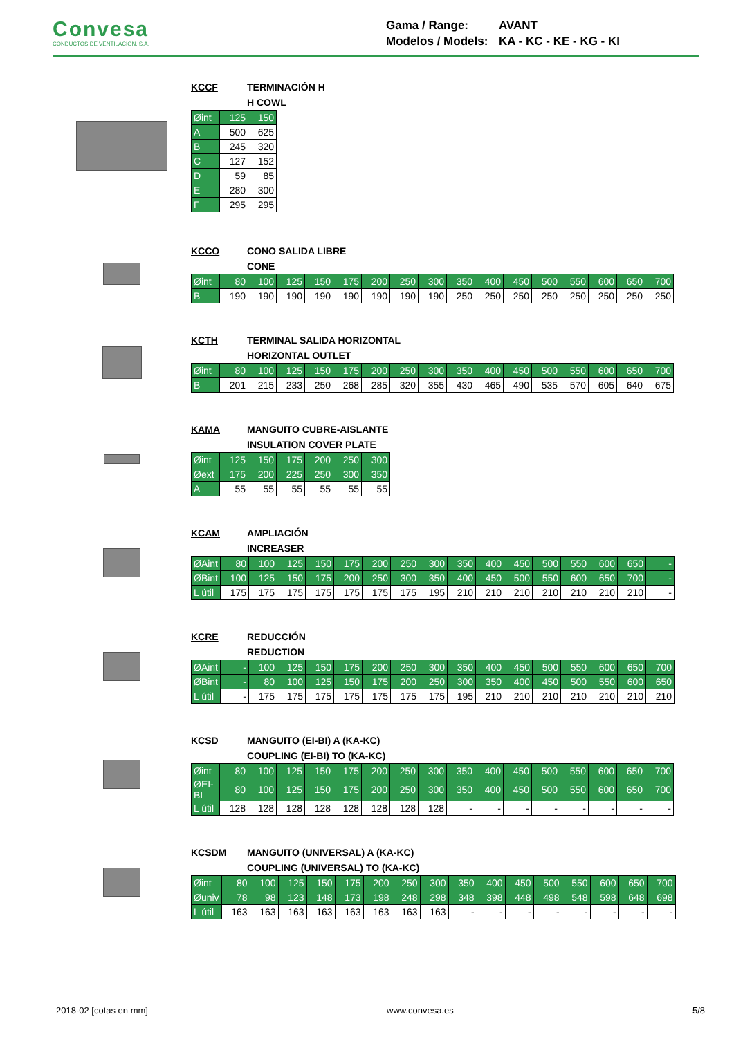Convesa
CONDUCTOS DE VENTILACIÓN, S.A.
Gama / Range: AVANT
Modelos / Models: KA - KC - KE - KG - KI
KCCF TERMINACIÓN H
H COWL
| Øint | 125 | 150 |
| A | 500 | 625 |
| B | 245 | 320 |
| C | 127 | 152 |
| D | 59 | 85 |
| E | 280 | 300 |
| F | 295 | 295 |
KCCO CONO SALIDA LIBRE
CONE
| Øint | 80 | 100 | 125 | 150 | 175 | 200 | 250 | 300 | 350 | 400 | 450 | 500 | 550 | 600 | 650 | 700 |
| B | 190 | 190 | 190 | 190 | 190 | 190 | 190 | 190 | 250 | 250 | 250 | 250 | 250 | 250 | 250 | 250 |
KCTH TERMINAL SALIDA HORIZONTAL
HORIZONTAL OUTLET
| Øint | 80 | 100 | 125 | 150 | 175 | 200 | 250 | 300 | 350 | 400 | 450 | 500 | 550 | 600 | 650 | 700 |
| B | 201 | 215 | 233 | 250 | 268 | 285 | 320 | 355 | 430 | 465 | 490 | 535 | 570 | 605 | 640 | 675 |
KAMA MANGUITO CUBRE-AISLANTE
INSULATION COVER PLATE
| Øint | 125 | 150 | 175 | 200 | 250 | 300 |
| Øext | 175 | 200 | 225 | 250 | 300 | 350 |
| A | 55 | 55 | 55 | 55 | 55 | 55 |
KCAM AMPLIACIÓN
INCREASER
| ØAint | 80 | 100 | 125 | 150 | 175 | 200 | 250 | 300 | 350 | 400 | 450 | 500 | 550 | 600 | 650 | - |
| ØBint | 100 | 125 | 150 | 175 | 200 | 250 | 300 | 350 | 400 | 450 | 500 | 550 | 600 | 650 | 700 | - |
| L útil | 175 | 175 | 175 | 175 | 175 | 175 | 175 | 195 | 210 | 210 | 210 | 210 | 210 | 210 | 210 | - |
KCRE REDUCCIÓN
REDUCTION
| ØAint | - | 100 | 125 | 150 | 175 | 200 | 250 | 300 | 350 | 400 | 450 | 500 | 550 | 600 | 650 | 700 |
| ØBint | - | 80 | 100 | 125 | 150 | 175 | 200 | 250 | 300 | 350 | 400 | 450 | 500 | 550 | 600 | 650 |
| L útil | - | 175 | 175 | 175 | 175 | 175 | 175 | 175 | 195 | 210 | 210 | 210 | 210 | 210 | 210 | 210 |
KCSD MANGUITO (EI-BI) A (KA-KC)
COUPLING (EI-BI) TO (KA-KC)
| Øint | 80 | 100 | 125 | 150 | 175 | 200 | 250 | 300 | 350 | 400 | 450 | 500 | 550 | 600 | 650 | 700 |
| ØEI-BI | 80 | 100 | 125 | 150 | 175 | 200 | 250 | 300 | 350 | 400 | 450 | 500 | 550 | 600 | 650 | 700 |
| L útil | 128 | 128 | 128 | 128 | 128 | 128 | 128 | 128 | - | - | - | - | - | - | - | - |
KCSDM MANGUITO (UNIVERSAL) A (KA-KC)
COUPLING (UNIVERSAL) TO (KA-KC)
| Øint | 80 | 100 | 125 | 150 | 175 | 200 | 250 | 300 | 350 | 400 | 450 | 500 | 550 | 600 | 650 | 700 |
| Øuniv | 78 | 98 | 123 | 148 | 173 | 198 | 248 | 298 | 348 | 398 | 448 | 498 | 548 | 598 | 648 | 698 |
| L útil | 163 | 163 | 163 | 163 | 163 | 163 | 163 | 163 | - | - | - | - | - | - | - | - |
2018-02 [cotas en mm] www.convesa.es 5/8